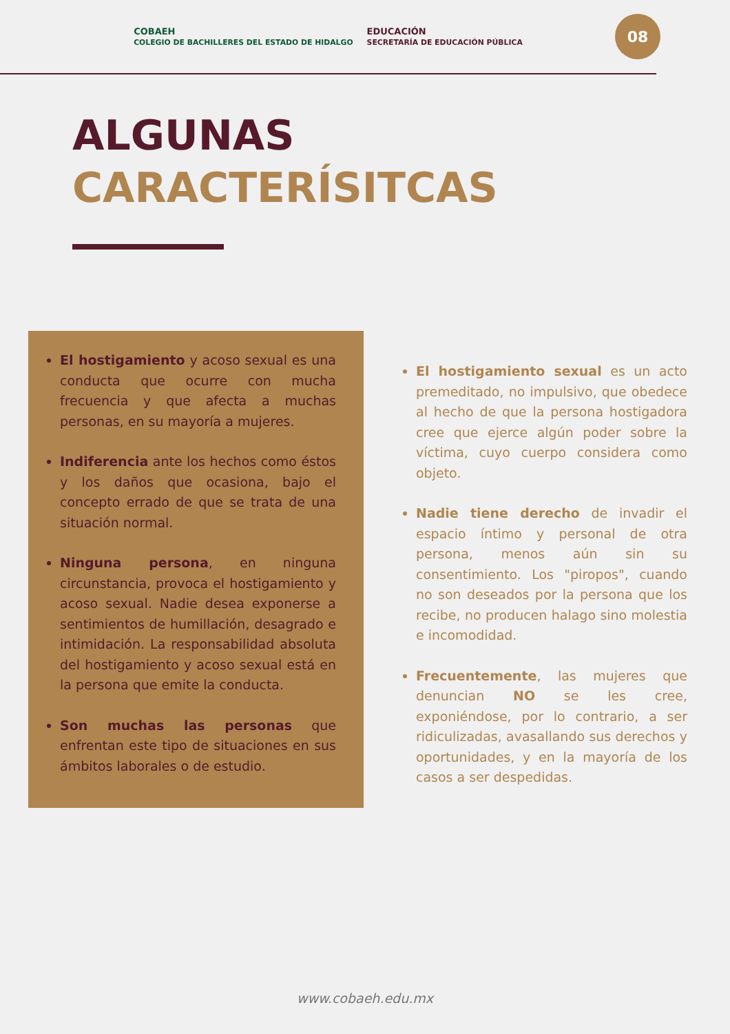COBAEH
COLEGIO DE BACHILLERES DEL ESTADO DE HIDALGO EDUCACIÓN
SECRETARÍA DE EDUCACIÓN PÚBLICA
08
ALGUNAS
CARACTERÍSITCAS
El hostigamiento y acoso sexual es una conducta que ocurre con mucha frecuencia y que afecta a muchas personas, en su mayoría a mujeres.
Indiferencia ante los hechos como éstos y los daños que ocasiona, bajo el concepto errado de que se trata de una situación normal.
Ninguna persona, en ninguna circunstancia, provoca el hostigamiento y acoso sexual. Nadie desea exponerse a sentimientos de humillación, desagrado e intimidación. La responsabilidad absoluta del hostigamiento y acoso sexual está en la persona que emite la conducta.
Son muchas las personas que enfrentan este tipo de situaciones en sus ámbitos laborales o de estudio.
El hostigamiento sexual es un acto premeditado, no impulsivo, que obedece al hecho de que la persona hostigadora cree que ejerce algún poder sobre la víctima, cuyo cuerpo considera como objeto.
Nadie tiene derecho de invadir el espacio íntimo y personal de otra persona, menos aún sin su consentimiento. Los "piropos", cuando no son deseados por la persona que los recibe, no producen halago sino molestia e incomodidad.
Frecuentemente, las mujeres que denuncian NO se les cree, exponiéndose, por lo contrario, a ser ridiculizadas, avasallando sus derechos y oportunidades, y en la mayoría de los casos a ser despedidas.
www.cobaeh.edu.mx